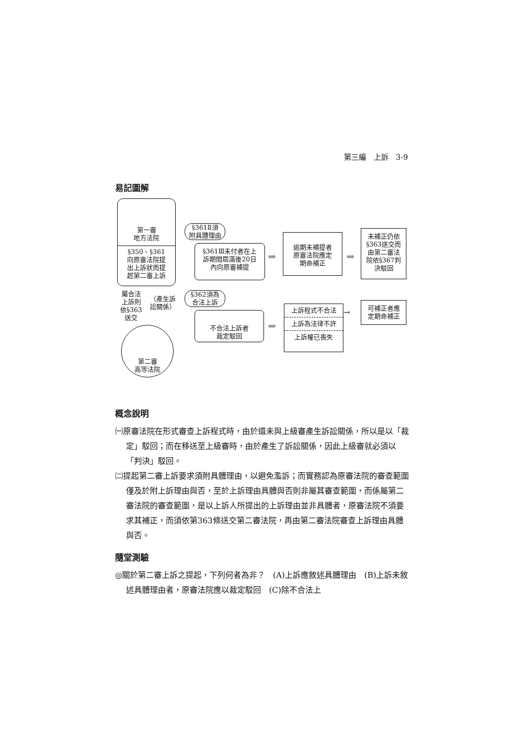第三編　上訴　3-9
易記圖解
第一審
地方法院
§350、§361
向原審法院提
出上訴狀而提
起第二審上訴
§361Ⅱ須
附具體理由
§361Ⅲ未付者在上
訴期間屆滿後20日
內向原審補提
➡
逾期未補提者
原審法院應定
期命補正
➡
未補正仍依
§363送交而
由第二審法
院依§367判
決駁回
屬合法
上訴則
依§363
送交
（產生訴
訟關係）
§362須為
合法上訴
不合法上訴者
裁定駁回
➡
上訴程式不合法
上訴為法律不許
上訴權已喪失
→
可補正者應
定期命補正
第二審
高等法院
概念說明
㈠原審法院在形式審查上訴程式時，由於還未與上級審產生訴訟關係，所以是以「裁定」駁回；而在移送至上級審時，由於產生了訴訟關係，因此上級審就必須以「判決」駁回。
㈡提起第二審上訴要求須附具體理由，以避免濫訴；而實務認為原審法院的審查範圍僅及於附上訴理由與否，至於上訴理由具體與否則非屬其審查範圍，而係屬第二審法院的審查範圍，是以上訴人所提出的上訴理由並非具體者，原審法院不須要求其補正，而須依第363條送交第二審法院，再由第二審法院審查上訴理由具體與否。
隨堂測驗
◎關於第二審上訴之提起，下列何者為非？　(A)上訴應敘述具體理由　(B)上訴未敘述具體理由者，原審法院應以裁定駁回　(C)除不合法上